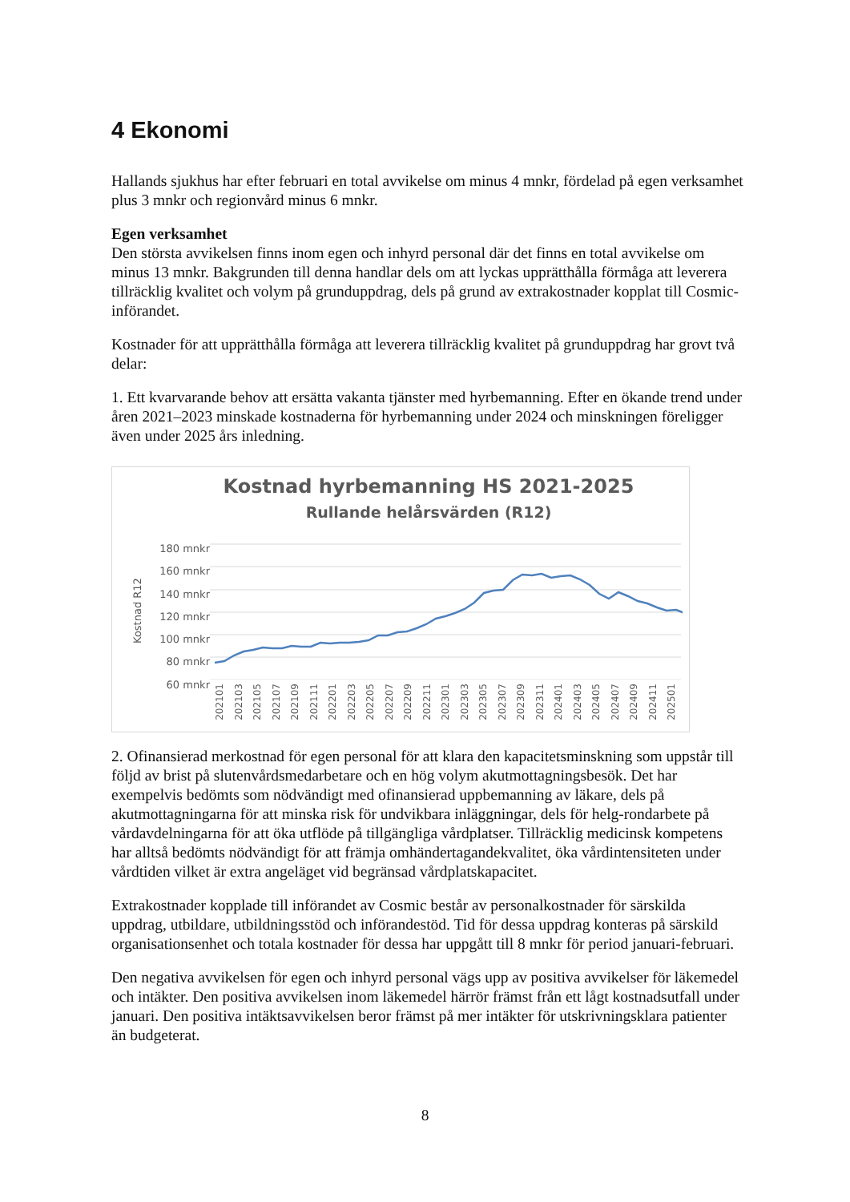4 Ekonomi
Hallands sjukhus har efter februari en total avvikelse om minus 4 mnkr, fördelad på egen verksamhet plus 3 mnkr och regionvård minus 6 mnkr.
Egen verksamhet
Den största avvikelsen finns inom egen och inhyrd personal där det finns en total avvikelse om minus 13 mnkr. Bakgrunden till denna handlar dels om att lyckas upprätthålla förmåga att leverera tillräcklig kvalitet och volym på grunduppdrag, dels på grund av extrakostnader kopplat till Cosmic-införandet.
Kostnader för att upprätthålla förmåga att leverera tillräcklig kvalitet på grunduppdrag har grovt två delar:
1. Ett kvarvarande behov att ersätta vakanta tjänster med hyrbemanning. Efter en ökande trend under åren 2021–2023 minskade kostnaderna för hyrbemanning under 2024 och minskningen föreligger även under 2025 års inledning.
Kostnad hyrbemanning HS 2021-2025
Rullande helårsvärden (R12)
180 mnkr
160 mnkr
140 mnkr
120 mnkr
100 mnkr
80 mnkr
60 mnkr
Kostnad R12
202101 202103 202105 202107 202109 202111 202201 202203 202205 202207 202209 202211 202301 202303 202305 202307 202309 202311 202401 202403 202405 202407 202409 202411 202501
2. Ofinansierad merkostnad för egen personal för att klara den kapacitetsminskning som uppstår till följd av brist på slutenvårdsmedarbetare och en hög volym akutmottagningsbesök. Det har exempelvis bedömts som nödvändigt med ofinansierad uppbemanning av läkare, dels på akutmottagningarna för att minska risk för undvikbara inläggningar, dels för helg-rondarbete på vårdavdelningarna för att öka utflöde på tillgängliga vårdplatser. Tillräcklig medicinsk kompetens har alltså bedömts nödvändigt för att främja omhändertagandekvalitet, öka vårdintensiteten under vårdtiden vilket är extra angeläget vid begränsad vårdplatskapacitet.
Extrakostnader kopplade till införandet av Cosmic består av personalkostnader för särskilda uppdrag, utbildare, utbildningsstöd och införandestöd. Tid för dessa uppdrag konteras på särskild organisationsenhet och totala kostnader för dessa har uppgått till 8 mnkr för period januari-februari.
Den negativa avvikelsen för egen och inhyrd personal vägs upp av positiva avvikelser för läkemedel och intäkter. Den positiva avvikelsen inom läkemedel härrör främst från ett lågt kostnadsutfall under januari. Den positiva intäktsavvikelsen beror främst på mer intäkter för utskrivningsklara patienter än budgeterat.
8